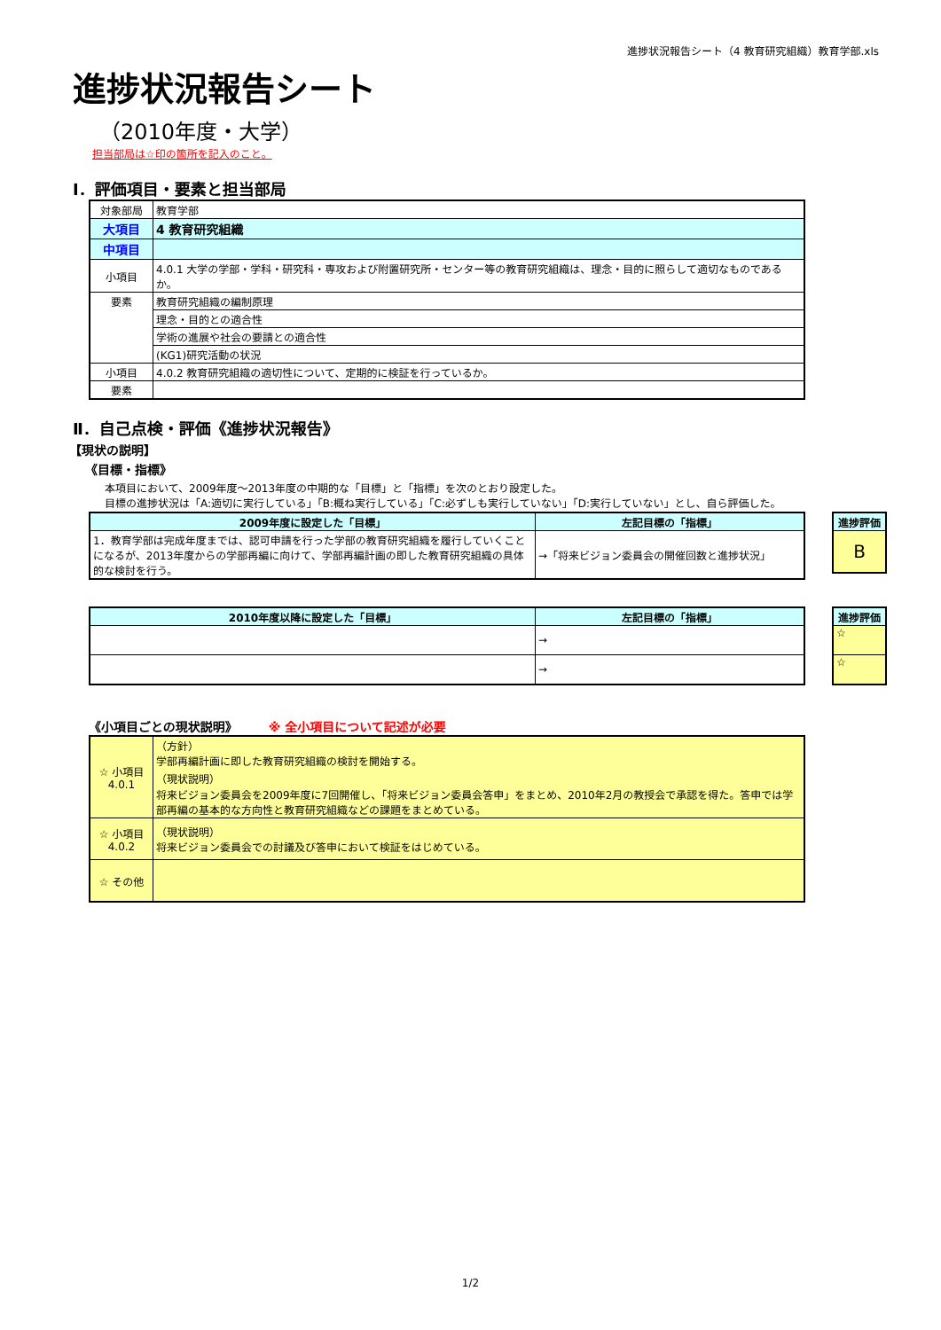進捗状況報告シート（4 教育研究組織）教育学部.xls
進捗状況報告シート
（2010年度・大学）
担当部局は☆印の箇所を記入のこと。
Ⅰ．評価項目・要素と担当部局
| 対象部局 | 教育学部 |
| 大項目 | 4 教育研究組織 |
| 中項目 | |
| 小項目 | 4.0.1 大学の学部・学科・研究科・専攻および附置研究所・センター等の教育研究組織は、理念・目的に照らして適切なものであるか。 |
| 要素 | 教育研究組織の編制原理 |
| | 理念・目的との適合性 |
| | 学術の進展や社会の要請との適合性 |
| | (KG1)研究活動の状況 |
| 小項目 | 4.0.2 教育研究組織の適切性について、定期的に検証を行っているか。 |
| 要素 | |
Ⅱ．自己点検・評価《進捗状況報告》
【現状の説明】
《目標・指標》
本項目において、2009年度～2013年度の中期的な「目標」と「指標」を次のとおり設定した。
目標の進捗状況は「A:適切に実行している」「B:概ね実行している」「C:必ずしも実行していない」「D:実行していない」とし、自ら評価した。
| 2009年度に設定した「目標」 | 左記目標の「指標」 |
| --- | --- |
| 1．教育学部は完成年度までは、認可申請を行った学部の教育研究組織を履行していくことになるが、2013年度からの学部再編に向けて、学部再編計画の即した教育研究組織の具体的な検討を行う。 | →「将来ビジョン委員会の開催回数と進捗状況」 |
| 進捗評価 |
| --- |
| B |
| 2010年度以降に設定した「目標」 | 左記目標の「指標」 |
| --- | --- |
| | → |
| | → |
| 進捗評価 |
| --- |
| ☆ |
| ☆ |
《小項目ごとの現状説明》 ※ 全小項目について記述が必要
| ☆ 小項目4.0.1 | （方針） 学部再編計画に即した教育研究組織の検討を開始する。 （現状説明） 将来ビジョン委員会を2009年度に7回開催し、「将来ビジョン委員会答申」をまとめ、2010年2月の教授会で承認を得た。答申では学部再編の基本的な方向性と教育研究組織などの課題をまとめている。 |
| ☆ 小項目4.0.2 | （現状説明） 将来ビジョン委員会での討議及び答申において検証をはじめている。 |
| ☆ その他 | |
1/2